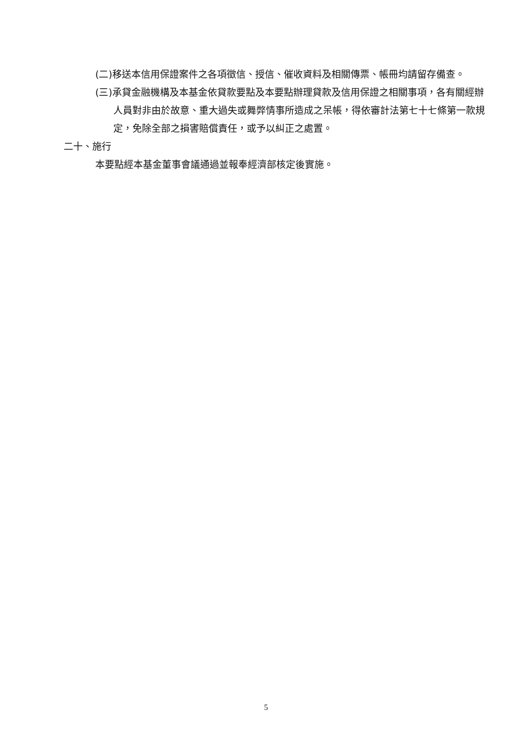(二)移送本信用保證案件之各項徵信、授信、催收資料及相關傳票、帳冊均請留存備查。
(三)承貸金融機構及本基金依貸款要點及本要點辦理貸款及信用保證之相關事項，各有關經辦人員對非由於故意、重大過失或舞弊情事所造成之呆帳，得依審計法第七十七條第一款規定，免除全部之損害賠償責任，或予以糾正之處置。
二十、施行
本要點經本基金董事會議通過並報奉經濟部核定後實施。
5